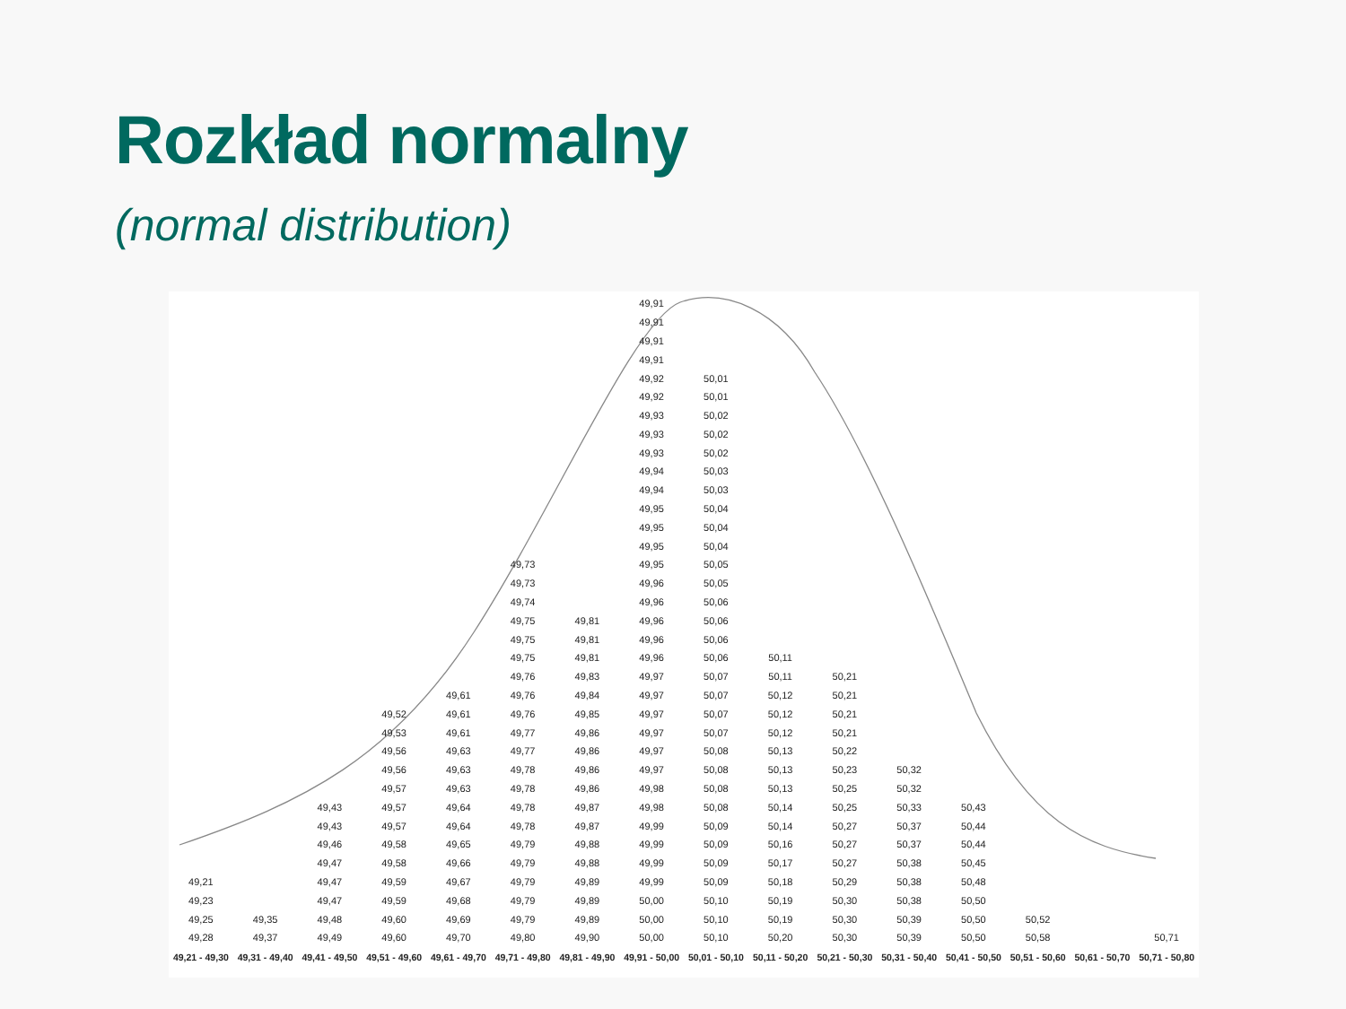Rozkład normalny
(normal distribution)
49,21
49,23
49,25
49,28
49,21 - 49,30
49,35
49,37
49,31 - 49,40
49,43
49,43
49,46
49,47
49,47
49,47
49,48
49,49
49,41 - 49,50
49,52
49,53
49,56
49,56
49,57
49,57
49,57
49,58
49,58
49,59
49,59
49,60
49,60
49,51 - 49,60
49,61
49,61
49,61
49,63
49,63
49,63
49,64
49,64
49,65
49,66
49,67
49,68
49,69
49,70
49,61 - 49,70
49,73
49,73
49,74
49,75
49,75
49,75
49,76
49,76
49,76
49,77
49,77
49,78
49,78
49,78
49,78
49,79
49,79
49,79
49,79
49,79
49,80
49,71 - 49,80
49,81
49,81
49,81
49,83
49,84
49,85
49,86
49,86
49,86
49,86
49,87
49,87
49,88
49,88
49,89
49,89
49,89
49,90
49,81 - 49,90
49,91
49,91
49,91
49,91
49,92
49,92
49,93
49,93
49,93
49,94
49,94
49,95
49,95
49,95
49,95
49,96
49,96
49,96
49,96
49,96
49,97
49,97
49,97
49,97
49,97
49,97
49,98
49,98
49,99
49,99
49,99
49,99
50,00
50,00
50,00
49,91 - 50,00
50,01
50,01
50,02
50,02
50,02
50,03
50,03
50,04
50,04
50,04
50,05
50,05
50,06
50,06
50,06
50,06
50,07
50,07
50,07
50,07
50,08
50,08
50,08
50,08
50,09
50,09
50,09
50,09
50,10
50,10
50,10
50,01 - 50,10
50,11
50,11
50,12
50,12
50,12
50,13
50,13
50,13
50,14
50,14
50,16
50,17
50,18
50,19
50,19
50,20
50,11 - 50,20
50,21
50,21
50,21
50,21
50,22
50,23
50,25
50,25
50,27
50,27
50,27
50,29
50,30
50,30
50,30
50,21 - 50,30
50,32
50,32
50,33
50,37
50,37
50,38
50,38
50,38
50,39
50,39
50,31 - 50,40
50,43
50,44
50,44
50,45
50,48
50,50
50,50
50,50
50,41 - 50,50
50,52
50,58
50,51 - 50,60
50,61 - 50,70
50,71
50,71 - 50,80